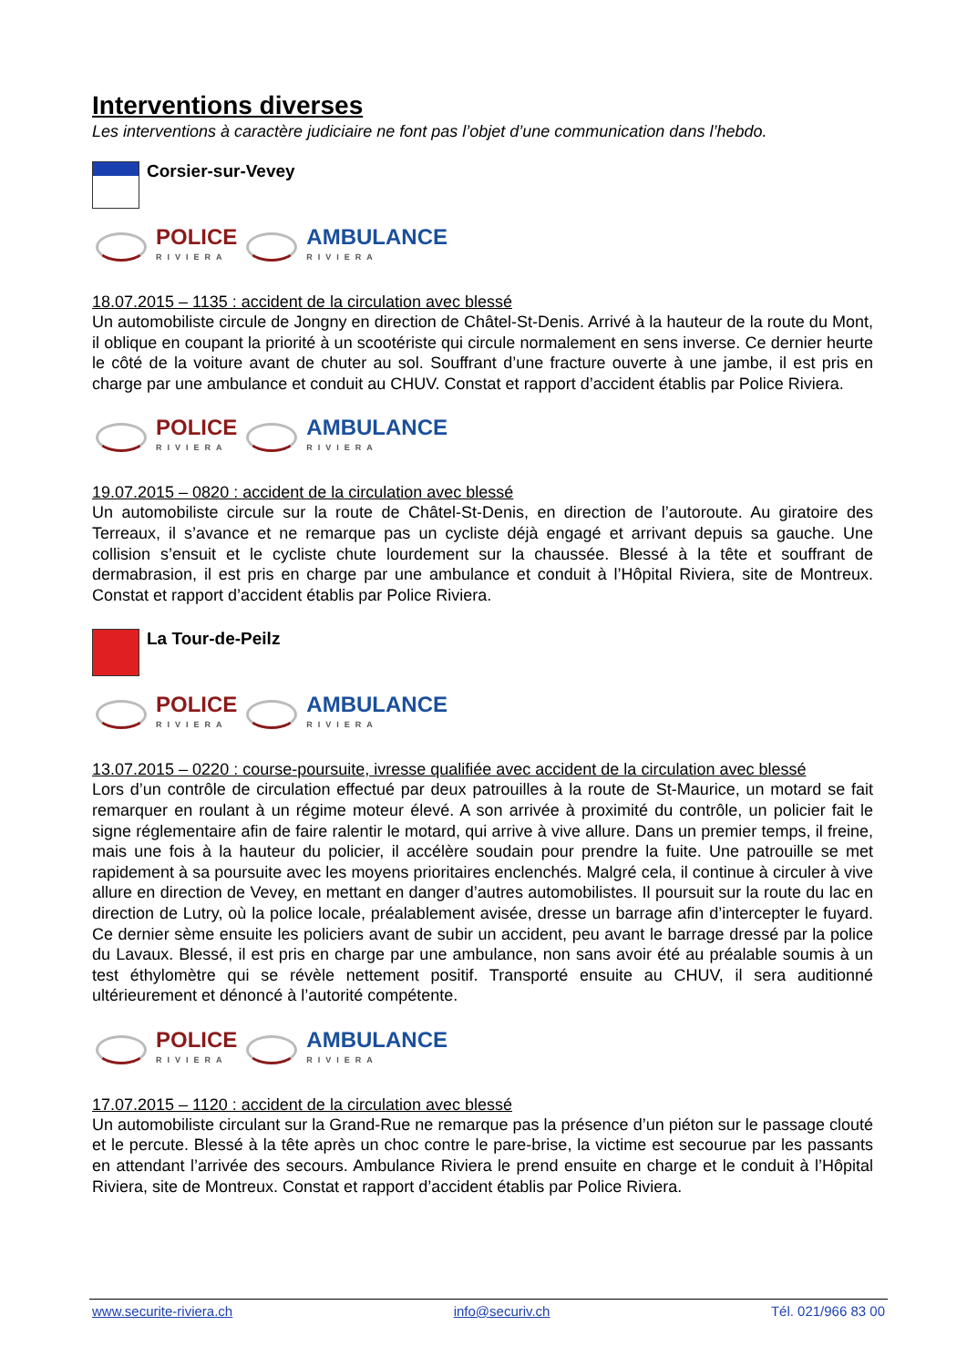Interventions diverses
Les interventions à caractère judiciaire ne font pas l’objet d’une communication dans l’hebdo.
Corsier-sur-Vevey
POLICE
RIVIERA
AMBULANCE
RIVIERA
18.07.2015 – 1135 : accident de la circulation avec blessé
Un automobiliste circule de Jongny en direction de Châtel-St-Denis. Arrivé à la hauteur de la route du Mont, il oblique en coupant la priorité à un scootériste qui circule normalement en sens inverse. Ce dernier heurte le côté de la voiture avant de chuter au sol. Souffrant d’une fracture ouverte à une jambe, il est pris en charge par une ambulance et conduit au CHUV. Constat et rapport d’accident établis par Police Riviera.
POLICE
RIVIERA
AMBULANCE
RIVIERA
19.07.2015 – 0820 : accident de la circulation avec blessé
Un automobiliste circule sur la route de Châtel-St-Denis, en direction de l’autoroute. Au giratoire des Terreaux, il s’avance et ne remarque pas un cycliste déjà engagé et arrivant depuis sa gauche. Une collision s’ensuit et le cycliste chute lourdement sur la chaussée. Blessé à la tête et souffrant de dermabrasion, il est pris en charge par une ambulance et conduit à l’Hôpital Riviera, site de Montreux. Constat et rapport d’accident établis par Police Riviera.
La Tour-de-Peilz
POLICE
RIVIERA
AMBULANCE
RIVIERA
13.07.2015 – 0220 : course-poursuite, ivresse qualifiée avec accident de la circulation avec blessé
Lors d’un contrôle de circulation effectué par deux patrouilles à la route de St-Maurice, un motard se fait remarquer en roulant à un régime moteur élevé. A son arrivée à proximité du contrôle, un policier fait le signe réglementaire afin de faire ralentir le motard, qui arrive à vive allure. Dans un premier temps, il freine, mais une fois à la hauteur du policier, il accélère soudain pour prendre la fuite. Une patrouille se met rapidement à sa poursuite avec les moyens prioritaires enclenchés. Malgré cela, il continue à circuler à vive allure en direction de Vevey, en mettant en danger d’autres automobilistes. Il poursuit sur la route du lac en direction de Lutry, où la police locale, préalablement avisée, dresse un barrage afin d’intercepter le fuyard. Ce dernier sème ensuite les policiers avant de subir un accident, peu avant le barrage dressé par la police du Lavaux. Blessé, il est pris en charge par une ambulance, non sans avoir été au préalable soumis à un test éthylomètre qui se révèle nettement positif. Transporté ensuite au CHUV, il sera auditionné ultérieurement et dénoncé à l’autorité compétente.
POLICE
RIVIERA
AMBULANCE
RIVIERA
17.07.2015 – 1120 : accident de la circulation avec blessé
Un automobiliste circulant sur la Grand-Rue ne remarque pas la présence d’un piéton sur le passage clouté et le percute. Blessé à la tête après un choc contre le pare-brise, la victime est secourue par les passants en attendant l’arrivée des secours. Ambulance Riviera le prend ensuite en charge et le conduit à l’Hôpital Riviera, site de Montreux. Constat et rapport d’accident établis par Police Riviera.
www.securite-riviera.ch info@securiv.ch Tél. 021/966 83 00